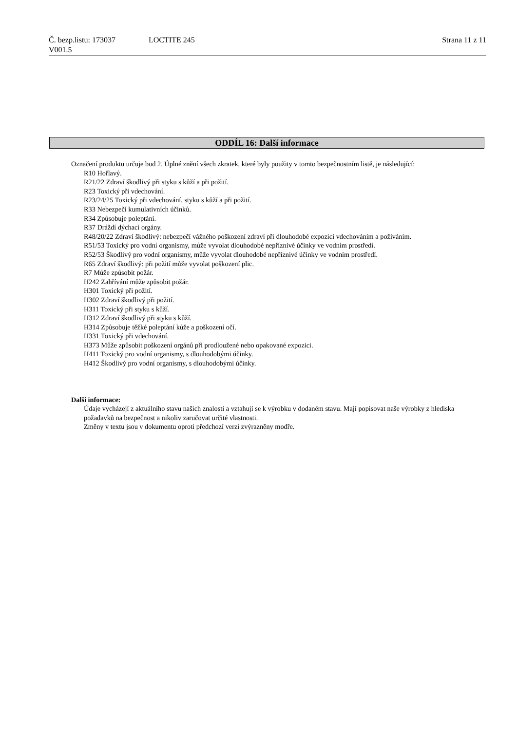Č. bezp.listu: 173037 LOCTITE 245 Strana 11 z 11
V001.5
ODDÍL 16: Další informace
Označení produktu určuje bod 2. Úplné znění všech zkratek, které byly použity v tomto bezpečnostním listě, je následující:
R10 Hořlavý.
R21/22 Zdraví škodlivý při styku s kůží a při požití.
R23 Toxický při vdechování.
R23/24/25 Toxický při vdechování, styku s kůží a při požití.
R33 Nebezpečí kumulativních účinků.
R34 Způsobuje poleptání.
R37 Dráždí dýchací orgány.
R48/20/22 Zdraví škodlivý: nebezpečí vážného poškození zdraví při dlouhodobé expozici vdechováním a požíváním.
R51/53 Toxický pro vodní organismy, může vyvolat dlouhodobé nepříznivé účinky ve vodním prostředí.
R52/53 Škodlivý pro vodní organismy, může vyvolat dlouhodobé nepříznivé účinky ve vodním prostředí.
R65 Zdraví škodlivý: při požití může vyvolat poškození plic.
R7 Může způsobit požár.
H242 Zahřívání může způsobit požár.
H301 Toxický při požití.
H302 Zdraví škodlivý při požití.
H311 Toxický při styku s kůží.
H312 Zdraví škodlivý při styku s kůží.
H314 Způsobuje těžké poleptání kůže a poškození očí.
H331 Toxický při vdechování.
H373 Může způsobit poškození orgánů při prodloužené nebo opakované expozici.
H411 Toxický pro vodní organismy, s dlouhodobými účinky.
H412 Škodlivý pro vodní organismy, s dlouhodobými účinky.
Další informace:
Údaje vycházejí z aktuálního stavu našich znalostí a vztahují se k výrobku v dodaném stavu. Mají popisovat naše výrobky z hlediska požadavků na bezpečnost a nikoliv zaručovat určité vlastnosti.
Změny v textu jsou v dokumentu oproti předchozí verzi zvýrazněny modře.